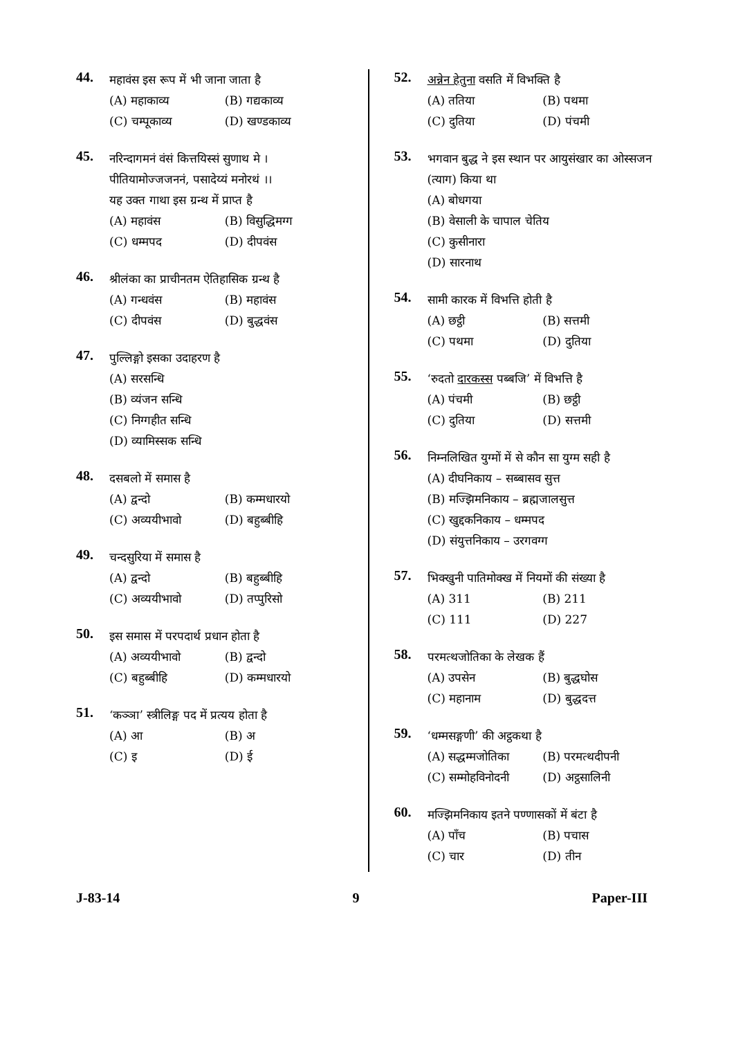44.
महावंस इस रूप में भी जाना जाता है
(A) महाकाव्य (B) गद्यकाव्य
(C) चम्पूकाव्य (D) खण्डकाव्य
45.
नरिन्दागमनं वंसं कित्तयिस्सं सुणाथ मे ।
पीतियामोज्जजननं, पसादेय्यं मनोरथं ।।
यह उक्त गाथा इस ग्रन्थ में प्राप्त है
(A) महावंस (B) विसुद्धिमग्ग
(C) धम्मपद (D) दीपवंस
46.
श्रीलंका का प्राचीनतम ऐतिहासिक ग्रन्थ है
(A) गन्धवंस (B) महावंस
(C) दीपवंस (D) बुद्धवंस
47.
पुल्लिङ्गो इसका उदाहरण है
(A) सरसन्धि
(B) व्यंजन सन्धि
(C) निग्गहीत सन्धि
(D) व्यामिस्सक सन्धि
48.
दसबलो में समास है
(A) द्वन्दो (B) कम्मधारयो
(C) अव्ययीभावो (D) बहुब्बीहि
49.
चन्दसुरिया में समास है
(A) द्वन्दो (B) बहुब्बीहि
(C) अव्ययीभावो (D) तप्पुरिसो
50.
इस समास में परपदार्थ प्रधान होता है
(A) अव्ययीभावो (B) द्वन्दो
(C) बहुब्बीहि (D) कम्मधारयो
51.
‘कञ्ञा’ स्त्रीलिङ्ग पद में प्रत्यय होता है
(A) आ (B) अ
(C) इ (D) ई
52.
अन्नेन हेतुना वसति में विभक्ति है
(A) ततिया (B) पथमा
(C) दुतिया (D) पंचमी
53.
भगवान बुद्ध ने इस स्थान पर आयुसंखार का ओस्सजन (त्याग) किया था
(A) बोधगया
(B) वेसाली के चापाल चेतिय
(C) कुसीनारा
(D) सारनाथ
54.
सामी कारक में विभत्ति होती है
(A) छट्ठी (B) सत्तमी
(C) पथमा (D) दुतिया
55.
‘रुदतो दारकस्स पब्बजि’ में विभत्ति है
(A) पंचमी (B) छट्ठी
(C) दुतिया (D) सत्तमी
56.
निम्नलिखित युग्मों में से कौन सा युग्म सही है
(A) दीघनिकाय – सब्बासव सुत्त
(B) मज्झिमनिकाय – ब्रह्मजालसुत्त
(C) खुद्दकनिकाय – धम्मपद
(D) संयुत्तनिकाय – उरगवग्ग
57.
भिक्खुनी पातिमोक्ख में नियमों की संख्या है
(A) 311 (B) 211
(C) 111 (D) 227
58.
परमत्थजोतिका के लेखक हैं
(A) उपसेन (B) बुद्धघोस
(C) महानाम (D) बुद्धदत्त
59.
‘धम्मसङ्गणी’ की अट्ठकथा है
(A) सद्धम्मजोतिका (B) परमत्थदीपनी
(C) सम्मोहविनोदनी (D) अट्ठसालिनी
60.
मज्झिमनिकाय इतने पण्णासकों में बंटा है
(A) पाँच (B) पचास
(C) चार (D) तीन
J-83-14 9 Paper-III